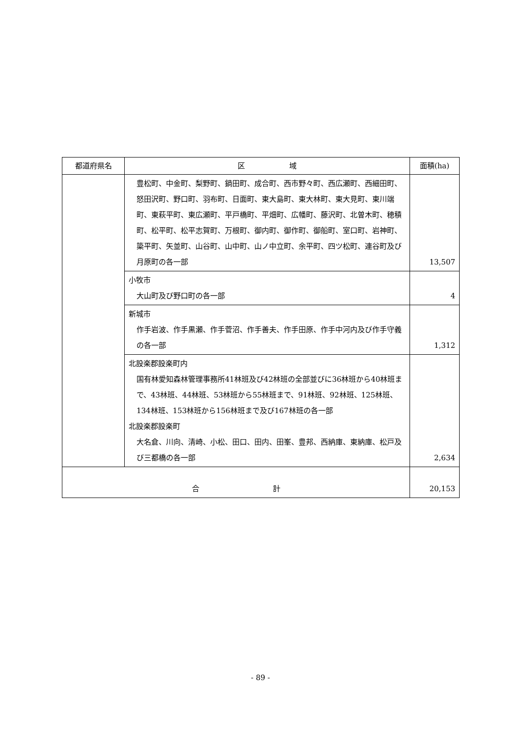| 都道府県名 | 区 域 | 面積(ha) |
| --- | --- | --- |
| | 豊松町、中金町、梨野町、鍋田町、成合町、西市野々町、西広瀬町、西細田町、怒田沢町、野口町、羽布町、日面町、東大島町、東大林町、東大見町、東川端町、東萩平町、東広瀬町、平戸橋町、平畑町、広幡町、藤沢町、北曽木町、穂積町、松平町、松平志賀町、万根町、御内町、御作町、御船町、室口町、岩神町、簗平町、矢並町、山谷町、山中町、山ノ中立町、余平町、四ツ松町、連谷町及び月原町の各一部 | 13,507 |
| | 小牧市 大山町及び野口町の各一部 | 4 |
| | 新城市 作手岩波、作手黒瀬、作手菅沼、作手善夫、作手田原、作手中河内及び作手守義の各一部 | 1,312 |
| | 北設楽郡設楽町内 国有林愛知森林管理事務所41林班及び42林班の全部並びに36林班から40林班まで、43林班、44林班、53林班から55林班まで、91林班、92林班、125林班、134林班、153林班から156林班まで及び167林班の各一部 北設楽郡設楽町 大名倉、川向、清崎、小松、田口、田内、田峯、豊邦、西納庫、東納庫、松戸及び三都橋の各一部 | 2,634 |
| 合 計 | | 20,153 |
- 89 -